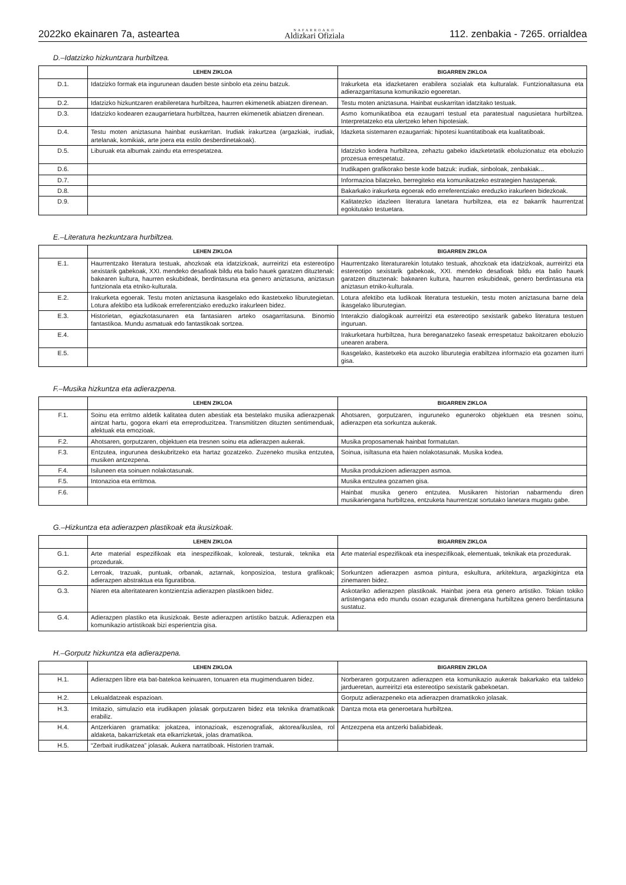2022ko ekainaren 7a, asteartea NAFARROAKO
Aldizkari Ofiziala 112. zenbakia - 7265. orrialdea
D.–Idatzizko hizkuntzara hurbiltzea.
| | LEHEN ZIKLOA | BIGARREN ZIKLOA |
| --- | --- | --- |
| D.1. | Idatzizko formak eta ingurunean dauden beste sinbolo eta zeinu batzuk. | Irakurketa eta idazketaren erabilera sozialak eta kulturalak. Funtzionaltasuna eta adierazgarritasuna komunikazio egoeretan. |
| D.2. | Idatzizko hizkuntzaren erabileretara hurbiltzea, haurren ekimenetik abiatzen direnean. | Testu moten aniztasuna. Hainbat euskarritan idatzitako testuak. |
| D.3. | Idatzizko kodearen ezaugarrietara hurbiltzea, haurren ekimenetik abiatzen direnean. | Asmo komunikatiboa eta ezaugarri testual eta paratestual nagusietara hurbiltzea. Interpretatzeko eta ulertzeko lehen hipotesiak. |
| D.4. | Testu moten aniztasuna hainbat euskarritan. Irudiak irakurtzea (argazkiak, irudiak, artelanak, komikiak, arte joera eta estilo desberdinetakoak). | Idazketa sistemaren ezaugarriak: hipotesi kuantitatiboak eta kualitatiboak. |
| D.5. | Liburuak eta albumak zaindu eta errespetatzea. | Idatzizko kodera hurbiltzea, zehaztu gabeko idazketetatik eboluzionatuz eta eboluzio prozesua errespetatuz. |
| D.6. | | Irudikapen grafikorako beste kode batzuk: irudiak, sinboloak, zenbakiak... |
| D.7. | | Informazioa bilatzeko, berregiteko eta komunikatzeko estrategien hastapenak. |
| D.8. | | Bakarkako irakurketa egoerak edo erreferentziako ereduzko irakurleen bidezkoak. |
| D.9. | | Kalitatezko idazleen literatura lanetara hurbiltzea, eta ez bakarrik haurrentzat egokitutako testuetara. |
E.–Literatura hezkuntzara hurbiltzea.
| | LEHEN ZIKLOA | BIGARREN ZIKLOA |
| --- | --- | --- |
| E.1. | Haurrentzako literatura testuak, ahozkoak eta idatzizkoak, aurreiritzi eta estereotipo sexistarik gabekoak, XXI. mendeko desafioak bildu eta balio hauek garatzen dituztenak: bakearen kultura, haurren eskubideak, berdintasuna eta genero aniztasuna, aniztasun funtzionala eta etniko-kulturala. | Haurrentzako literaturarekin lotutako testuak, ahozkoak eta idatzizkoak, aurreiritzi eta estereotipo sexistarik gabekoak, XXI. mendeko desafioak bildu eta balio hauek garatzen dituztenak: bakearen kultura, haurren eskubideak, genero berdintasuna eta aniztasun etniko-kulturala. |
| E.2. | Irakurketa egoerak. Testu moten aniztasuna ikasgelako edo ikastetxeko liburutegietan. Lotura afektibo eta ludikoak erreferentziako ereduzko irakurleen bidez. | Lotura afektibo eta ludikoak literatura testuekin, testu moten aniztasuna barne dela ikasgelako liburutegian. |
| E.3. | Historietan, egiazkotasunaren eta fantasiaren arteko osagarritasuna. Binomio fantastikoa. Mundu asmatuak edo fantastikoak sortzea. | Interakzio dialogikoak aurreiritzi eta estereotipo sexistarik gabeko literatura testuen inguruan. |
| E.4. | | Irakurketara hurbiltzea, hura bereganatzeko faseak errespetatuz bakoitzaren eboluzio unearen arabera. |
| E.5. | | Ikasgelako, ikastetxeko eta auzoko liburutegia erabiltzea informazio eta gozamen iturri gisa. |
F.–Musika hizkuntza eta adierazpena.
| | LEHEN ZIKLOA | BIGARREN ZIKLOA |
| --- | --- | --- |
| F.1. | Soinu eta erritmo aldetik kalitatea duten abestiak eta bestelako musika adierazpenak aintzat hartu, gogora ekarri eta erreproduzitzea. Transmititzen dituzten sentimenduak, afektuak eta emozioak. | Ahotsaren, gorputzaren, inguruneko eguneroko objektuen eta tresnen soinu, adierazpen eta sorkuntza aukerak. |
| F.2. | Ahotsaren, gorputzaren, objektuen eta tresnen soinu eta adierazpen aukerak. | Musika proposamenak hainbat formatutan. |
| F.3. | Entzutea, ingurunea deskubritzeko eta hartaz gozatzeko. Zuzeneko musika entzutea, musiken antzezpena. | Soinua, isiltasuna eta haien nolakotasunak. Musika kodea. |
| F.4. | Isiluneen eta soinuen nolakotasunak. | Musika produkzioen adierazpen asmoa. |
| F.5. | Intonazioa eta erritmoa. | Musika entzutea gozamen gisa. |
| F.6. | | Hainbat musika genero entzutea. Musikaren historian nabarmendu diren musikariengana hurbiltzea, entzuketa haurrentzat sortutako lanetara mugatu gabe. |
G.–Hizkuntza eta adierazpen plastikoak eta ikusizkoak.
| | LEHEN ZIKLOA | BIGARREN ZIKLOA |
| --- | --- | --- |
| G.1. | Arte material espezifikoak eta inespezifikoak, koloreak, testurak, teknika eta prozedurak. | Arte material espezifikoak eta inespezifikoak, elementuak, teknikak eta prozedurak. |
| G.2. | Lerroak, trazuak, puntuak, orbanak, aztarnak, konposizioa, testura grafikoak; adierazpen abstraktua eta figuratiboa. | Sorkuntzen adierazpen asmoa pintura, eskultura, arkitektura, argazkigintza eta zinemaren bidez. |
| G.3. | Niaren eta alteritatearen kontzientzia adierazpen plastikoen bidez. | Askotariko adierazpen plastikoak. Hainbat joera eta genero artistiko. Tokian tokiko artistengana edo mundu osoan ezagunak direnengana hurbiltzea genero berdintasuna sustatuz. |
| G.4. | Adierazpen plastiko eta ikusizkoak. Beste adierazpen artistiko batzuk. Adierazpen eta komunikazio artistikoak bizi esperientzia gisa. | |
H.–Gorputz hizkuntza eta adierazpena.
| | LEHEN ZIKLOA | BIGARREN ZIKLOA |
| --- | --- | --- |
| H.1. | Adierazpen libre eta bat-batekoa keinuaren, tonuaren eta mugimenduaren bidez. | Norberaren gorputzaren adierazpen eta komunikazio aukerak bakarkako eta taldeko jardueretan, aurreiritzi eta estereotipo sexistarik gabekoetan. |
| H.2. | Lekualdatzeak espazioan. | Gorputz adierazpeneko eta adierazpen dramatikoko jolasak. |
| H.3. | Imitazio, simulazio eta irudikapen jolasak gorputzaren bidez eta teknika dramatikoak erabiliz. | Dantza mota eta generoetara hurbiltzea. |
| H.4. | Antzerkiaren gramatika: jokatzea, intonazioak, eszenografiak, aktorea/ikuslea, rol aldaketa, bakarrizketak eta elkarrizketak, jolas dramatikoa. | Antzezpena eta antzerki baliabideak. |
| H.5. | “Zerbait irudikatzea” jolasak. Aukera narratiboak. Historien tramak. | |